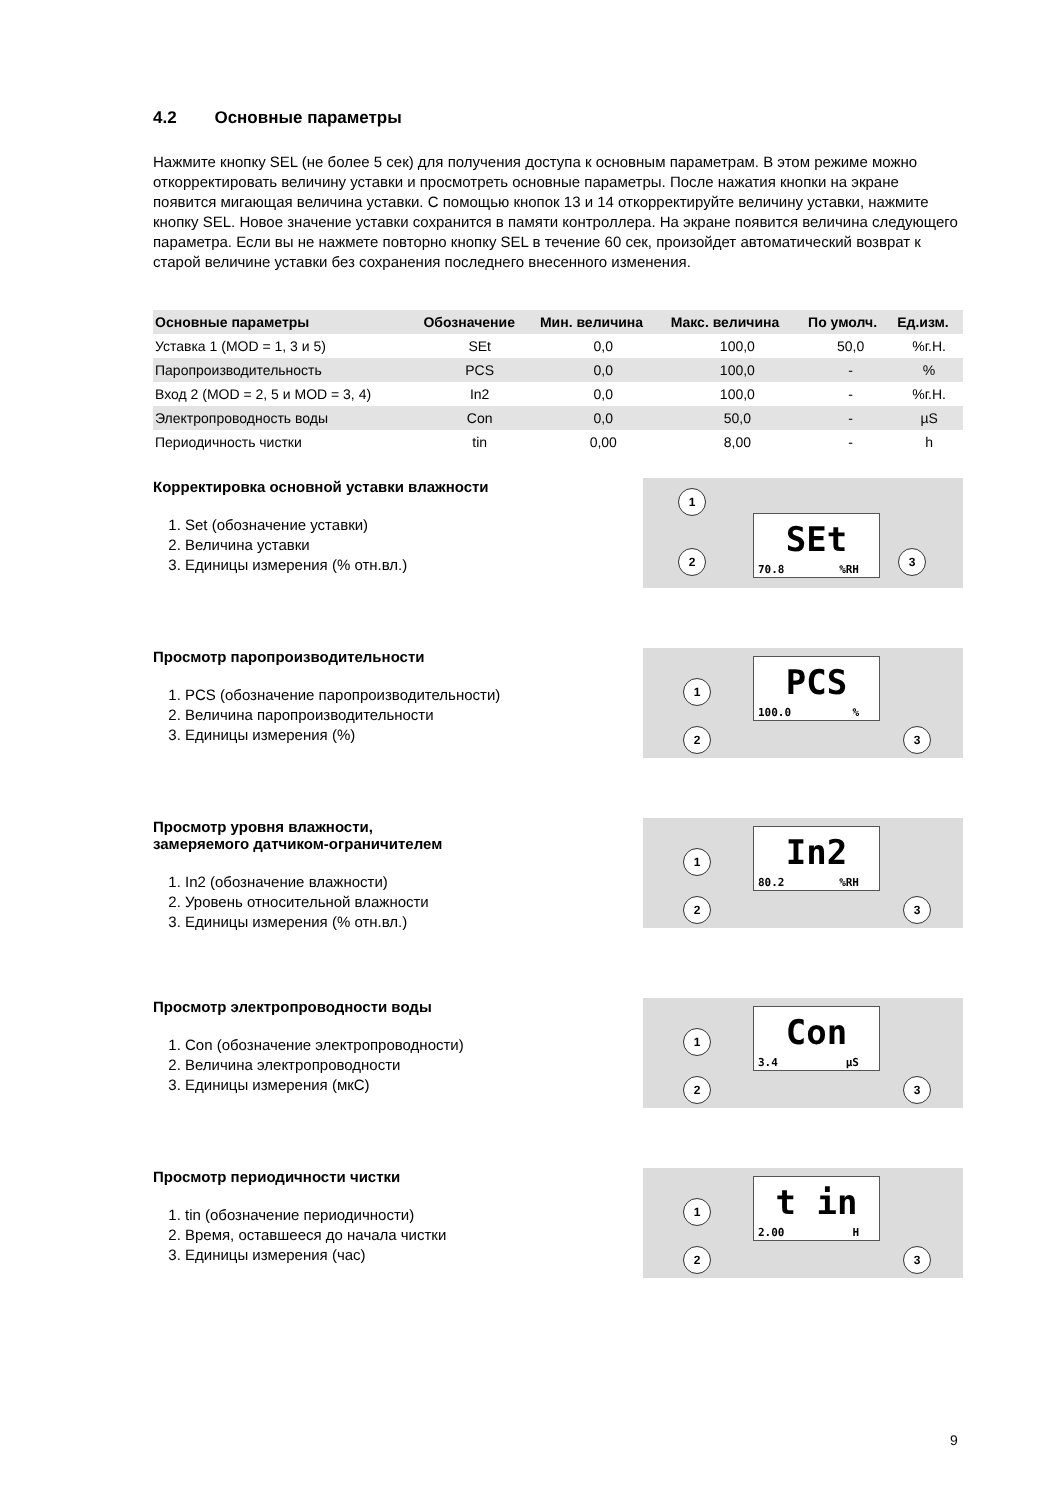4.2 Основные параметры
Нажмите кнопку SEL (не более 5 сек) для получения доступа к основным параметрам. В этом режиме можно откорректировать величину уставки и просмотреть основные параметры. После нажатия кнопки на экране появится мигающая величина уставки. С помощью кнопок 13 и 14 откорректируйте величину уставки, нажмите кнопку SEL. Новое значение уставки сохранится в памяти контроллера. На экране появится величина следующего параметра. Если вы не нажмете повторно кнопку SEL в течение 60 сек, произойдет автоматический возврат к старой величине уставки без сохранения последнего внесенного изменения.
| Основные параметры | Обозначение | Мин. величина | Макс. величина | По умолч. | Ед.изм. |
| --- | --- | --- | --- | --- | --- |
| Уставка 1 (MOD = 1, 3 и 5) | SEt | 0,0 | 100,0 | 50,0 | %г.Н. |
| Паропроизводительность | PCS | 0,0 | 100,0 | - | % |
| Вход 2 (MOD = 2, 5 и MOD = 3, 4) | In2 | 0,0 | 100,0 | - | %г.Н. |
| Электропроводность воды | Con | 0,0 | 50,0 | - | µS |
| Периодичность чистки | tin | 0,00 | 8,00 | - | h |
Корректировка основной уставки влажности
1. Set (обозначение уставки)
2. Величина уставки
3. Единицы измерения (% отн.вл.)
1
2 3
SEt
70.8%RH
Просмотр паропроизводительности
1. PCS (обозначение паропроизводительности)
2. Величина паропроизводительности
3. Единицы измерения (%)
1
2 3
PCS
100.0%
Просмотр уровня влажности,
замеряемого датчиком-ограничителем
1. In2 (обозначение влажности)
2. Уровень относительной влажности
3. Единицы измерения (% отн.вл.)
1
2 3
In2
80.2%RH
Просмотр электропроводности воды
1. Con (обозначение электропроводности)
2. Величина электропроводности
3. Единицы измерения (мкС)
1
2 3
Con
3.4 µS
Просмотр периодичности чистки
1. tin (обозначение периодичности)
2. Время, оставшееся до начала чистки
3. Единицы измерения (час)
1
2 3
t in
2.00 H
9